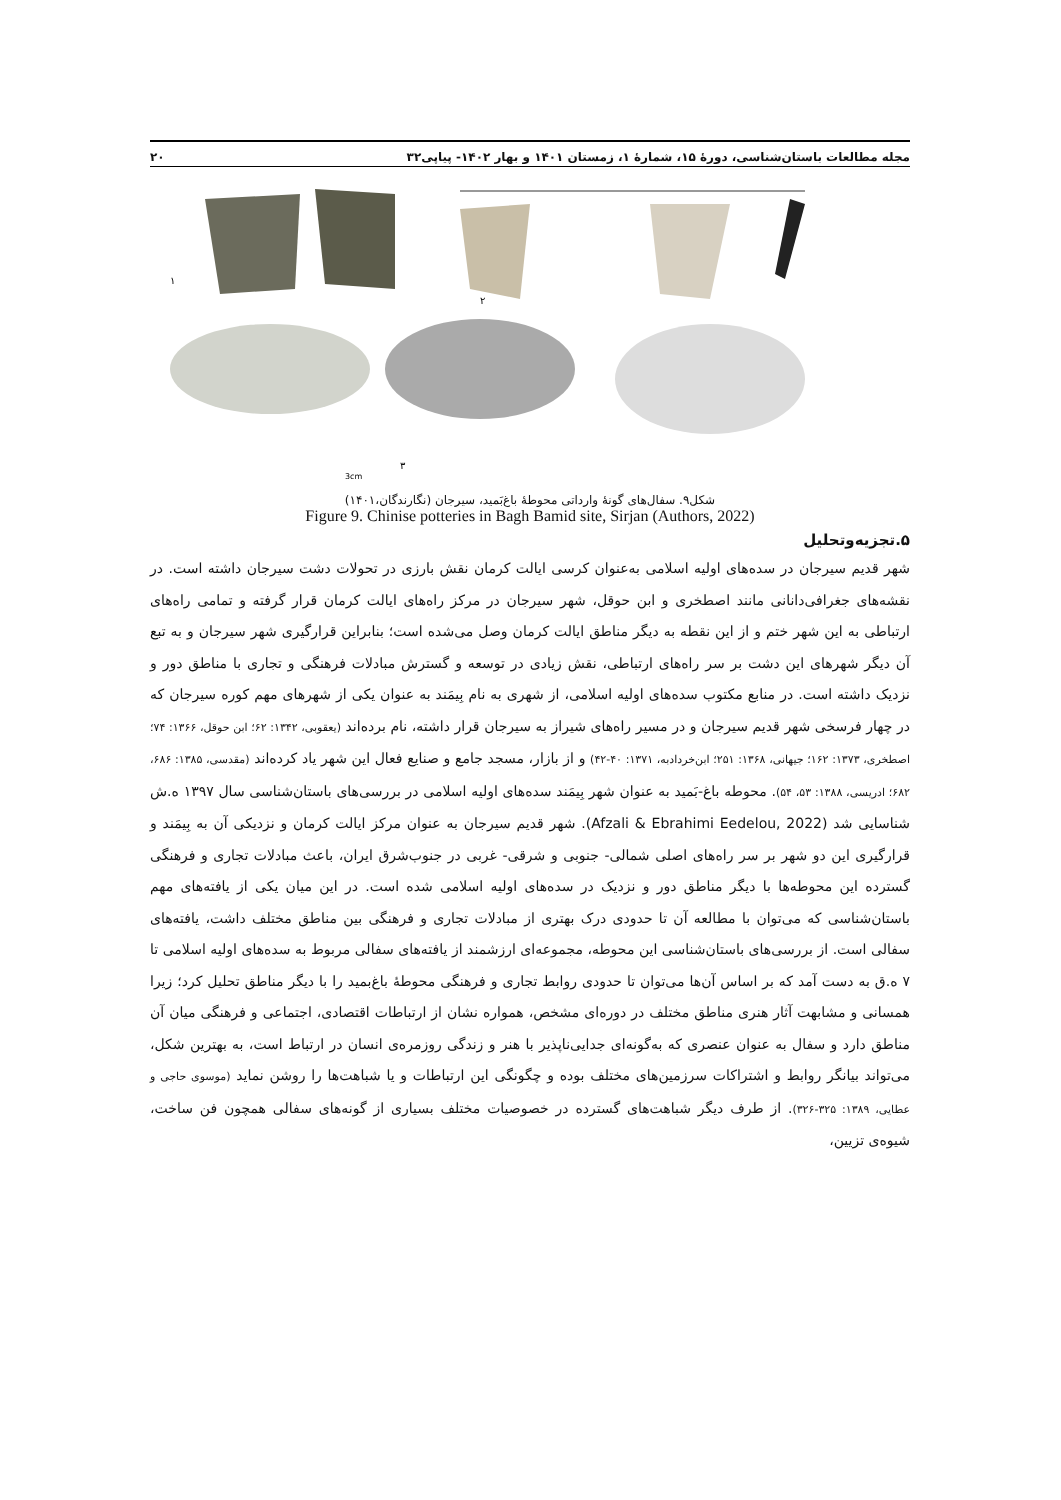مجله مطالعات باستان‌شناسی، دورهٔ ۱۵، شمارهٔ ۱، زمستان ۱۴۰۱ و بهار ۱۴۰۲- پیاپی۳۲ ۲۰
۱
۲
۳
3cm
شکل۹. سفال‌های گونهٔ وارداتی محوطهٔ باغ‌بَمید، سیرجان (نگارندگان،۱۴۰۱)
Figure 9. Chinise potteries in Bagh Bamid site, Sirjan (Authors, 2022)
۵.تجزیه‌وتحلیل
شهر قدیم سیرجان در سده‌های اولیه اسلامی به‌عنوان کرسی ایالت کرمان نقش بارزی در تحولات دشت سیرجان داشته است. در نقشه‌های جغرافی‌دانانی مانند اصطخری و ابن حوقل، شهر سیرجان در مرکز راه‌های ایالت کرمان قرار گرفته و تمامی راه‌های ارتباطی به این شهر ختم و از این نقطه به دیگر مناطق ایالت کرمان وصل می‌شده است؛ بنابراین قرارگیری شهر سیرجان و به تبع آن دیگر شهرهای این دشت بر سر راه‌های ارتباطی، نقش زیادی در توسعه و گسترش مبادلات فرهنگی و تجاری با مناطق دور و نزدیک داشته است. در منابع مکتوب سده‌های اولیه اسلامی، از شهری به نام بِیمَند به عنوان یکی از شهرهای مهم کوره سیرجان که در چهار فرسخی شهر قدیم سیرجان و در مسیر راه‌های شیراز به سیرجان قرار داشته، نام برده‌اند (یعقوبی، ۱۳۴۲: ۶۲؛ ابن حوقل، ۱۳۶۶: ۷۴؛ اصطخری، ۱۳۷۳: ۱۶۲؛ جیهانی، ۱۳۶۸: ۲۵۱؛ ابن‌خردادبه، ۱۳۷۱: ۴۰-۴۲) و از بازار، مسجد جامع و صنایع فعال این شهر یاد کرده‌اند (مقدسی، ۱۳۸۵: ۶۸۶، ۶۸۲؛ ادریسی، ۱۳۸۸: ۵۳، ۵۴). محوطه باغ-بَمید به عنوان شهر بِیمَند سده‌های اولیه اسلامی در بررسی‌های باستان‌شناسی سال ۱۳۹۷ ه.ش شناسایی شد (Afzali & Ebrahimi Eedelou, 2022). شهر قدیم سیرجان به عنوان مرکز ایالت کرمان و نزدیکی آن به بِیمَند و قرارگیری این دو شهر بر سر راه‌های اصلی شمالی- جنوبی و شرقی- غربی در جنوب‌شرق ایران، باعث مبادلات تجاری و فرهنگی گسترده این محوطه‌ها با دیگر مناطق دور و نزدیک در سده‌های اولیه اسلامی شده است. در این میان یکی از یافته‌های مهم باستان‌شناسی که می‌توان با مطالعه آن تا حدودی درک بهتری از مبادلات تجاری و فرهنگی بین مناطق مختلف داشت، یافته‌های سفالی است. از بررسی‌های باستان‌شناسی این محوطه، مجموعه‌ای ارزشمند از یافته‌های سفالی مربوط به سده‌های اولیه اسلامی تا ۷ ه.ق به دست آمد که بر اساس آن‌ها می‌توان تا حدودی روابط تجاری و فرهنگی محوطهٔ باغ‌بمید را با دیگر مناطق تحلیل کرد؛ زیرا همسانی و مشابهت آثار هنری مناطق مختلف در دوره‌ای مشخص، همواره نشان از ارتباطات اقتصادی، اجتماعی و فرهنگی میان آن مناطق دارد و سفال به عنوان عنصری که به‌گونه‌ای جدایی‌ناپذیر با هنر و زندگی روزمره‌ی انسان در ارتباط است، به بهترین شکل، می‌تواند بیانگر روابط و اشتراکات سرزمین‌های مختلف بوده و چگونگی این ارتباطات و یا شباهت‌ها را روشن نماید (موسوی حاجی و عطایی، ۱۳۸۹: ۳۲۵-۳۲۶). از طرف دیگر شباهت‌های گسترده در خصوصیات مختلف بسیاری از گونه‌های سفالی همچون فن ساخت، شیوه‌ی تزیین،